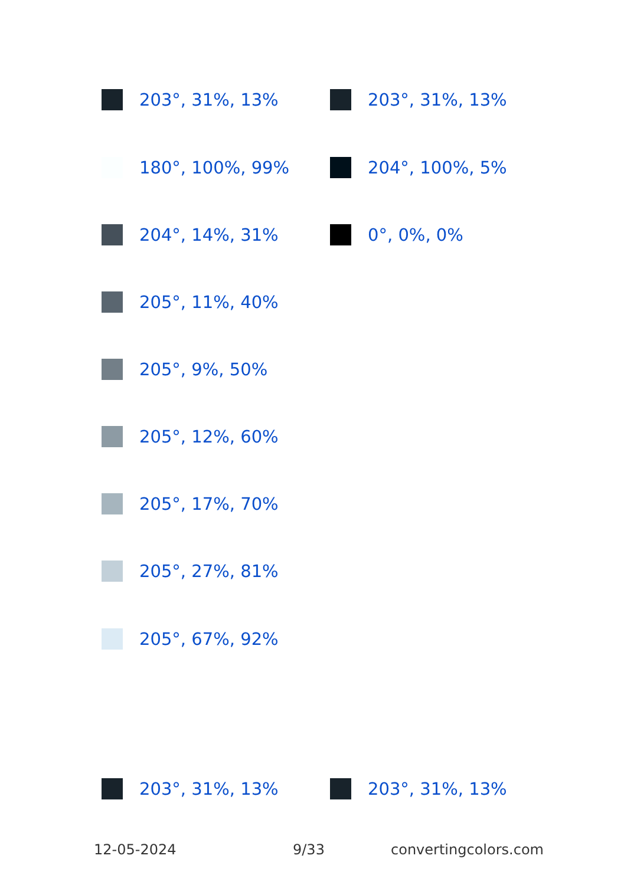203°, 31%, 13% 203°, 31%, 13%
180°, 100%, 99% 204°, 100%, 5%
204°, 14%, 31% 0°, 0%, 0%
205°, 11%, 40%
205°, 9%, 50%
205°, 12%, 60%
205°, 17%, 70%
205°, 27%, 81%
205°, 67%, 92%
203°, 31%, 13% 203°, 31%, 13%
12-05-2024 9/33 convertingcolors.com